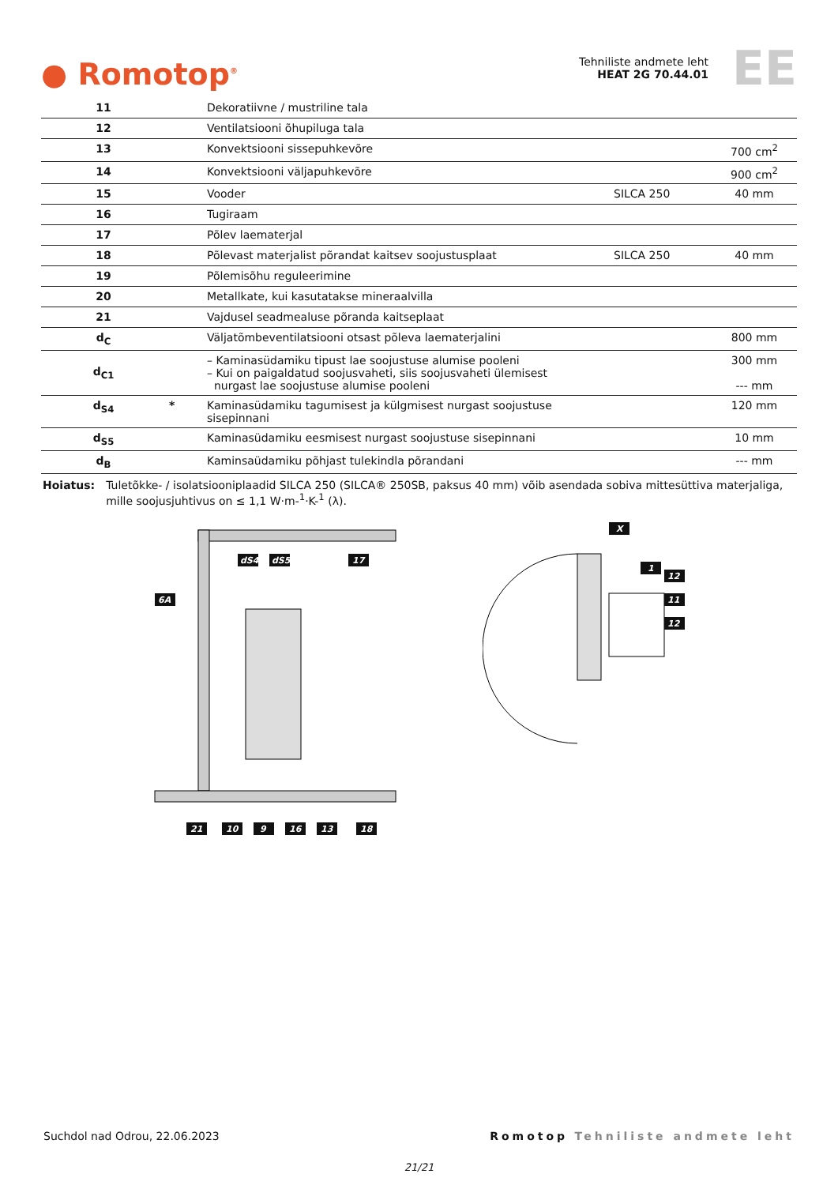● Romotop<sup>®</sup>
Tehniliste andmete leht
HEAT 2G 70.44.01
EE
| 11 | | Dekoratiivne / mustriline tala | | |
| 12 | | Ventilatsiooni õhupiluga tala | | |
| 13 | | Konvektsiooni sissepuhkevõre | | 700 cm<sup>2</sup> |
| 14 | | Konvektsiooni väljapuhkevõre | | 900 cm<sup>2</sup> |
| 15 | | Vooder | SILCA 250 | 40 mm |
| 16 | | Tugiraam | | |
| 17 | | Põlev laematerjal | | |
| 18 | | Põlevast materjalist põrandat kaitsev soojustusplaat | SILCA 250 | 40 mm |
| 19 | | Põlemisõhu reguleerimine | | |
| 20 | | Metallkate, kui kasutatakse mineraalvilla | | |
| 21 | | Vajdusel seadmealuse põranda kaitseplaat | | |
| d<sub>C</sub> | | Väljatõmbeventilatsiooni otsast põleva laematerjalini | | 800 mm |
| d<sub>C1</sub> | | – Kaminasüdamiku tipust lae soojustuse alumise pooleni – Kui on paigaldatud soojusvaheti, siis soojusvaheti ülemisest nurgast lae soojustuse alumise pooleni | | 300 mm --- mm |
| d<sub>S4</sub> | * | Kaminasüdamiku tagumisest ja külgmisest nurgast soojustuse sisepinnani | | 120 mm |
| d<sub>S5</sub> | | Kaminasüdamiku eesmisest nurgast soojustuse sisepinnani | | 10 mm |
| d<sub>B</sub> | | Kaminsaüdamiku põhjast tulekindla põrandani | | --- mm |
Hoiatus: Tuletõkke- / isolatsiooniplaadid SILCA 250 (SILCA® 250SB, paksus 40 mm) võib asendada sobiva mittesüttiva materjaliga, mille soojusjuhtivus on ≤ 1,1 W·m-<sup>1</sup>·K-<sup>1</sup> (λ).
6A
dS4
dS5
17
21
10
9
16
13
18
X
1
12
11
12
Suchdol nad Odrou, 22.06.2023 Romotop Tehniliste andmete leht
21/21